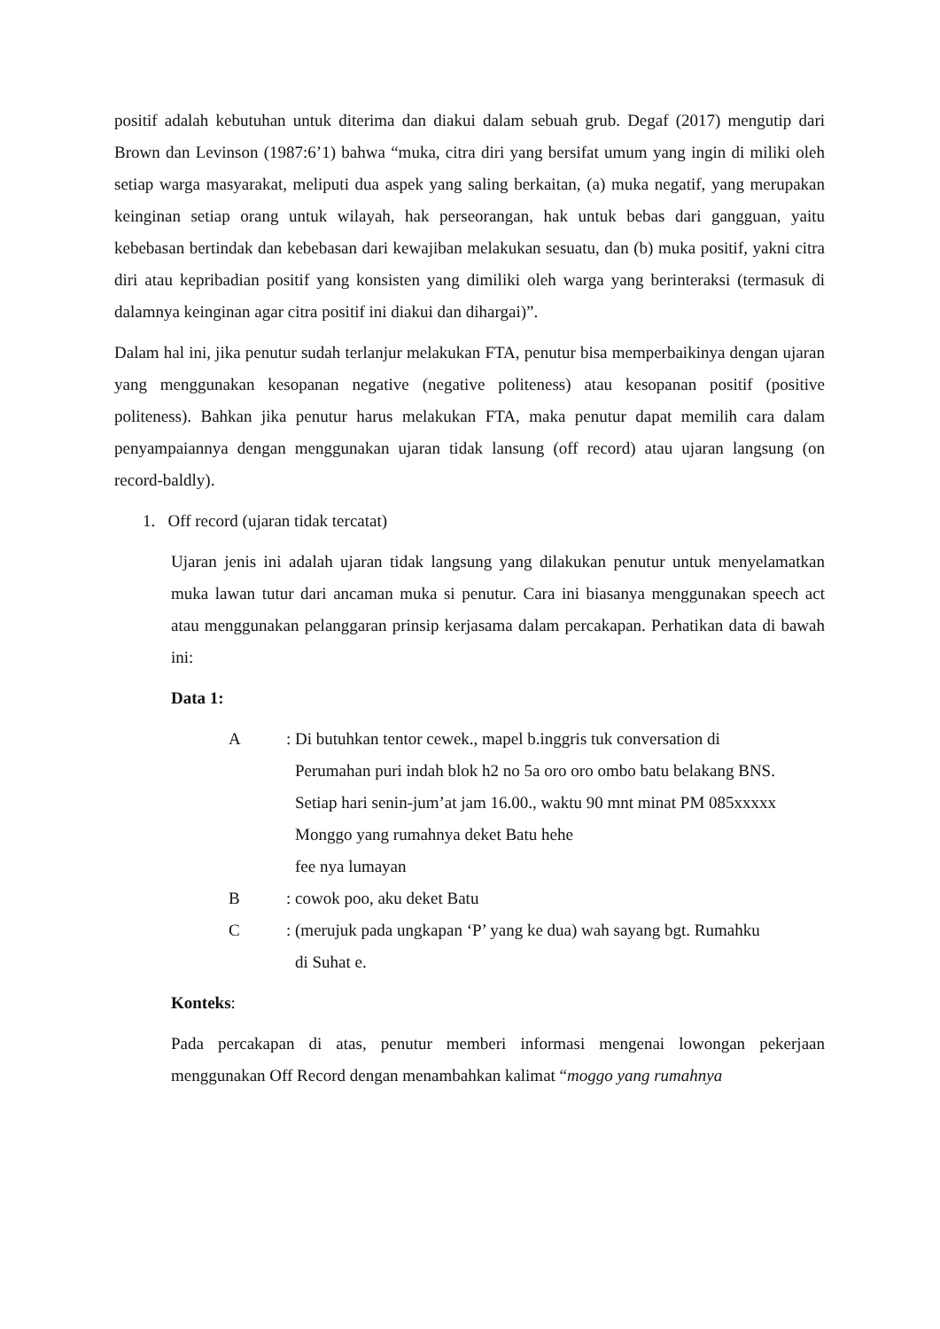positif adalah kebutuhan untuk diterima dan diakui dalam sebuah grub. Degaf (2017) mengutip dari Brown dan Levinson (1987:6’1) bahwa “muka, citra diri yang bersifat umum yang ingin di miliki oleh setiap warga masyarakat, meliputi dua aspek yang saling berkaitan, (a) muka negatif, yang merupakan keinginan setiap orang untuk wilayah, hak perseorangan, hak untuk bebas dari gangguan, yaitu kebebasan bertindak dan kebebasan dari kewajiban melakukan sesuatu, dan (b) muka positif, yakni citra diri atau kepribadian positif yang konsisten yang dimiliki oleh warga yang berinteraksi (termasuk di dalamnya keinginan agar citra positif ini diakui dan dihargai)”.
Dalam hal ini, jika penutur sudah terlanjur melakukan FTA, penutur bisa memperbaikinya dengan ujaran yang menggunakan kesopanan negative (negative politeness) atau kesopanan positif (positive politeness). Bahkan jika penutur harus melakukan FTA, maka penutur dapat memilih cara dalam penyampaiannya dengan menggunakan ujaran tidak lansung (off record) atau ujaran langsung (on record-baldly).
1. Off record (ujaran tidak tercatat)
Ujaran jenis ini adalah ujaran tidak langsung yang dilakukan penutur untuk menyelamatkan muka lawan tutur dari ancaman muka si penutur. Cara ini biasanya menggunakan speech act atau menggunakan pelanggaran prinsip kerjasama dalam percakapan. Perhatikan data di bawah ini:
Data 1:
A : Di butuhkan tentor cewek., mapel b.inggris tuk conversation di
Perumahan puri indah blok h2 no 5a oro oro ombo batu belakang BNS.
Setiap hari senin-jum’at jam 16.00., waktu 90 mnt minat PM 085xxxxx
Monggo yang rumahnya deket Batu hehe
fee nya lumayan
B : cowok poo, aku deket Batu
C : (merujuk pada ungkapan ‘P’ yang ke dua) wah sayang bgt. Rumahku
di Suhat e.
Konteks:
Pada percakapan di atas, penutur memberi informasi mengenai lowongan pekerjaan menggunakan Off Record dengan menambahkan kalimat “moggo yang rumahnya